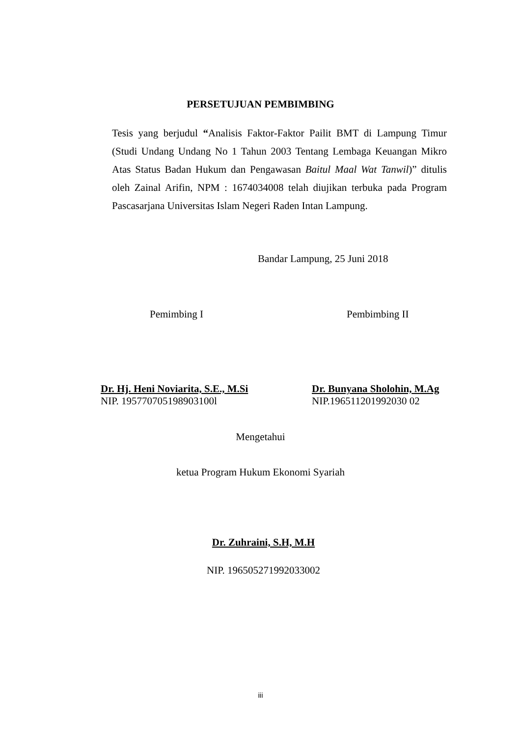PERSETUJUAN PEMBIMBING
Tesis yang berjudul “Analisis Faktor-Faktor Pailit BMT di Lampung Timur (Studi Undang Undang No 1 Tahun 2003 Tentang Lembaga Keuangan Mikro Atas Status Badan Hukum dan Pengawasan Baitul Maal Wat Tanwil)” ditulis oleh Zainal Arifin, NPM : 1674034008 telah diujikan terbuka pada Program Pascasarjana Universitas Islam Negeri Raden Intan Lampung.
Bandar Lampung, 25 Juni 2018
Pemimbing I Pembimbing II
Dr. Hj. Heni Noviarita, S.E., M.Si
NIP. 195770705198903100l
Dr. Bunyana Sholohin, M.Ag
NIP.196511201992030 02
Mengetahui
ketua Program Hukum Ekonomi Syariah
Dr. Zuhraini, S.H, M.H
NIP. 196505271992033002
iii